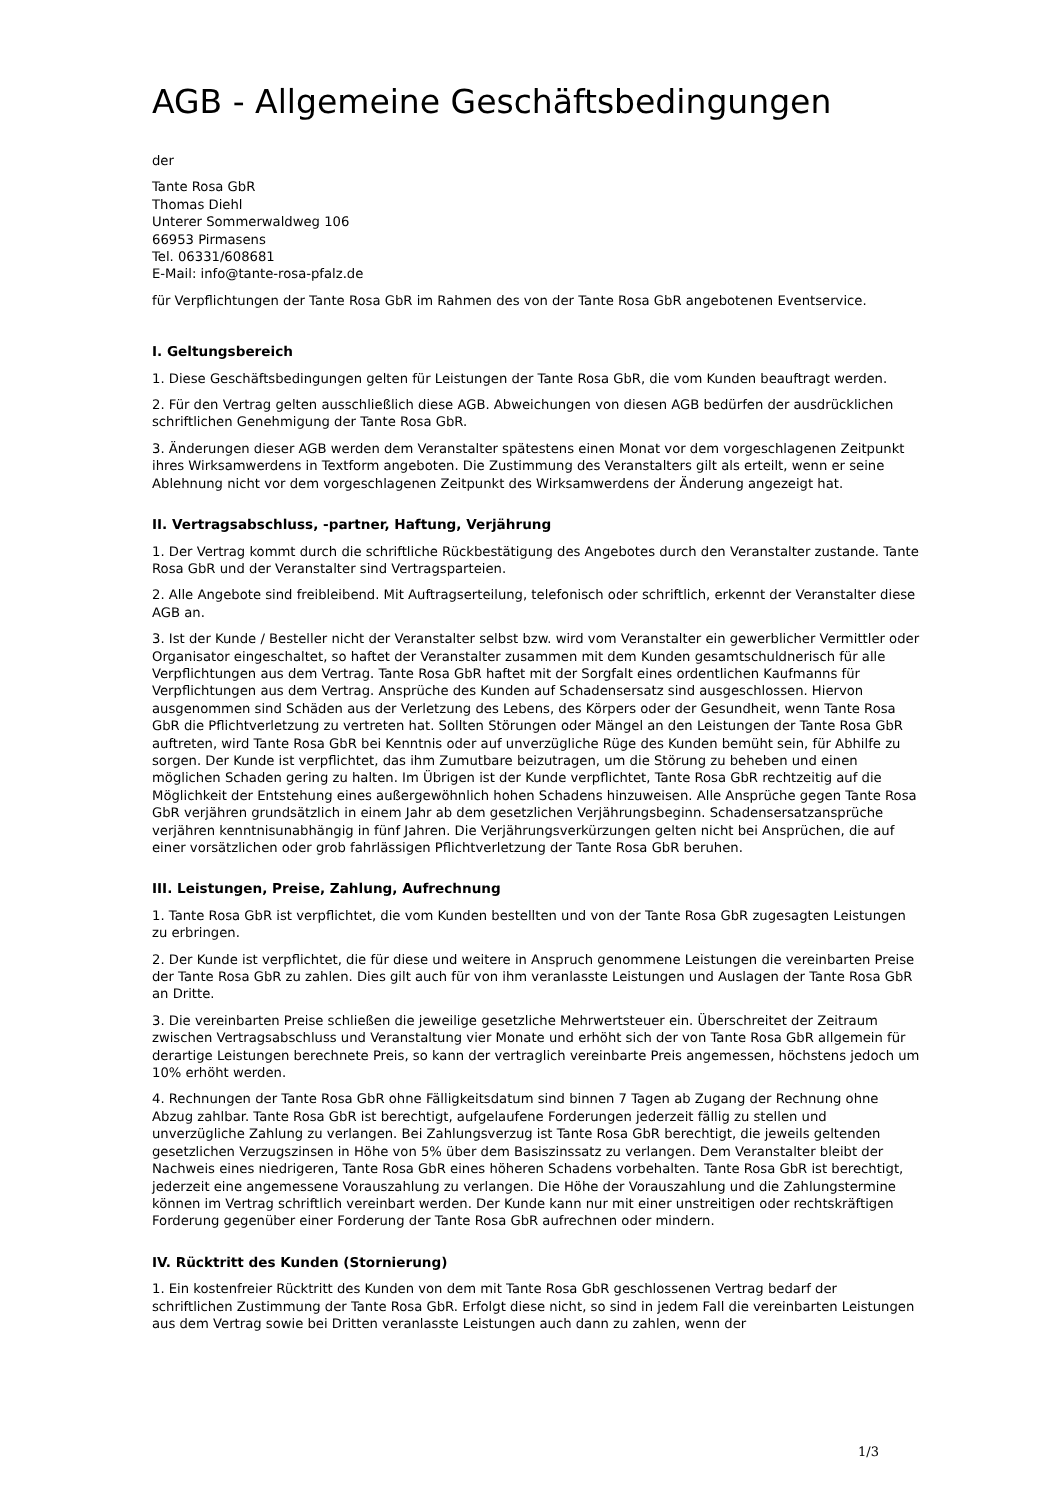AGB - Allgemeine Geschäftsbedingungen
der
Tante Rosa GbR
Thomas Diehl
Unterer Sommerwaldweg 106
66953 Pirmasens
Tel. 06331/608681
E-Mail: info@tante-rosa-pfalz.de
für Verpflichtungen der Tante Rosa GbR im Rahmen des von der Tante Rosa GbR angebotenen Eventservice.
I. Geltungsbereich
1. Diese Geschäftsbedingungen gelten für Leistungen der Tante Rosa GbR, die vom Kunden beauftragt werden.
2. Für den Vertrag gelten ausschließlich diese AGB. Abweichungen von diesen AGB bedürfen der ausdrücklichen schriftlichen Genehmigung der Tante Rosa GbR.
3. Änderungen dieser AGB werden dem Veranstalter spätestens einen Monat vor dem vorgeschlagenen Zeitpunkt ihres Wirksamwerdens in Textform angeboten. Die Zustimmung des Veranstalters gilt als erteilt, wenn er seine Ablehnung nicht vor dem vorgeschlagenen Zeitpunkt des Wirksamwerdens der Änderung angezeigt hat.
II. Vertragsabschluss, -partner, Haftung, Verjährung
1. Der Vertrag kommt durch die schriftliche Rückbestätigung des Angebotes durch den Veranstalter zustande. Tante Rosa GbR und der Veranstalter sind Vertragsparteien.
2. Alle Angebote sind freibleibend. Mit Auftragserteilung, telefonisch oder schriftlich, erkennt der Veranstalter diese AGB an.
3. Ist der Kunde / Besteller nicht der Veranstalter selbst bzw. wird vom Veranstalter ein gewerblicher Vermittler oder Organisator eingeschaltet, so haftet der Veranstalter zusammen mit dem Kunden gesamtschuldnerisch für alle Verpflichtungen aus dem Vertrag. Tante Rosa GbR haftet mit der Sorgfalt eines ordentlichen Kaufmanns für Verpflichtungen aus dem Vertrag. Ansprüche des Kunden auf Schadensersatz sind ausgeschlossen. Hiervon ausgenommen sind Schäden aus der Verletzung des Lebens, des Körpers oder der Gesundheit, wenn Tante Rosa GbR die Pflichtverletzung zu vertreten hat. Sollten Störungen oder Mängel an den Leistungen der Tante Rosa GbR auftreten, wird Tante Rosa GbR bei Kenntnis oder auf unverzügliche Rüge des Kunden bemüht sein, für Abhilfe zu sorgen. Der Kunde ist verpflichtet, das ihm Zumutbare beizutragen, um die Störung zu beheben und einen möglichen Schaden gering zu halten. Im Übrigen ist der Kunde verpflichtet, Tante Rosa GbR rechtzeitig auf die Möglichkeit der Entstehung eines außergewöhnlich hohen Schadens hinzuweisen. Alle Ansprüche gegen Tante Rosa GbR verjähren grundsätzlich in einem Jahr ab dem gesetzlichen Verjährungsbeginn. Schadensersatzansprüche verjähren kenntnisunabhängig in fünf Jahren. Die Verjährungsverkürzungen gelten nicht bei Ansprüchen, die auf einer vorsätzlichen oder grob fahrlässigen Pflichtverletzung der Tante Rosa GbR beruhen.
III. Leistungen, Preise, Zahlung, Aufrechnung
1. Tante Rosa GbR ist verpflichtet, die vom Kunden bestellten und von der Tante Rosa GbR zugesagten Leistungen zu erbringen.
2. Der Kunde ist verpflichtet, die für diese und weitere in Anspruch genommene Leistungen die vereinbarten Preise der Tante Rosa GbR zu zahlen. Dies gilt auch für von ihm veranlasste Leistungen und Auslagen der Tante Rosa GbR an Dritte.
3. Die vereinbarten Preise schließen die jeweilige gesetzliche Mehrwertsteuer ein. Überschreitet der Zeitraum zwischen Vertragsabschluss und Veranstaltung vier Monate und erhöht sich der von Tante Rosa GbR allgemein für derartige Leistungen berechnete Preis, so kann der vertraglich vereinbarte Preis angemessen, höchstens jedoch um 10% erhöht werden.
4. Rechnungen der Tante Rosa GbR ohne Fälligkeitsdatum sind binnen 7 Tagen ab Zugang der Rechnung ohne Abzug zahlbar. Tante Rosa GbR ist berechtigt, aufgelaufene Forderungen jederzeit fällig zu stellen und unverzügliche Zahlung zu verlangen. Bei Zahlungsverzug ist Tante Rosa GbR berechtigt, die jeweils geltenden gesetzlichen Verzugszinsen in Höhe von 5% über dem Basiszinssatz zu verlangen. Dem Veranstalter bleibt der Nachweis eines niedrigeren, Tante Rosa GbR eines höheren Schadens vorbehalten. Tante Rosa GbR ist berechtigt, jederzeit eine angemessene Vorauszahlung zu verlangen. Die Höhe der Vorauszahlung und die Zahlungstermine können im Vertrag schriftlich vereinbart werden. Der Kunde kann nur mit einer unstreitigen oder rechtskräftigen Forderung gegenüber einer Forderung der Tante Rosa GbR aufrechnen oder mindern.
IV. Rücktritt des Kunden (Stornierung)
1. Ein kostenfreier Rücktritt des Kunden von dem mit Tante Rosa GbR geschlossenen Vertrag bedarf der schriftlichen Zustimmung der Tante Rosa GbR. Erfolgt diese nicht, so sind in jedem Fall die vereinbarten Leistungen aus dem Vertrag sowie bei Dritten veranlasste Leistungen auch dann zu zahlen, wenn der
1/3